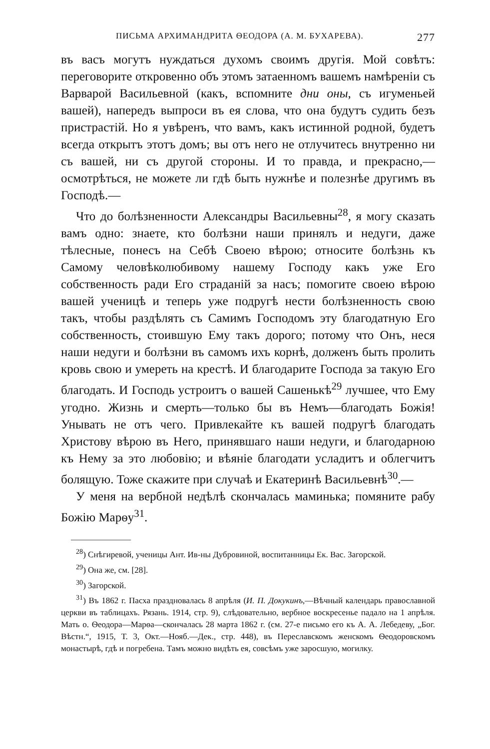ПИСЬМА АРХИМАНДРИТА ѲЕОДОРА (А. М. БУХАРЕВА). 277
въ васъ могутъ нуждаться духомъ своимъ другія. Мой совѣтъ: переговорите откровенно объ этомъ затаенномъ вашемъ намѣреніи съ Варварой Васильевной (какъ, вспомните дни оны, съ игуменьей вашей), напередъ выпроси въ ея слова, что она будутъ судить безъ пристрастій. Но я увѣренъ, что вамъ, какъ истинной родной, будетъ всегда открытъ этотъ домъ; вы отъ него не отлучитесь внутренно ни съ вашей, ни съ другой стороны. И то правда, и прекрасно,—осмотрѣться, не можете ли гдѣ быть нужнѣе и полезнѣе другимъ въ Господѣ.—
Что до болѣзненности Александры Васильевны<sup>28</sup>, я могу сказать вамъ одно: знаете, кто болѣзни наши принялъ и недуги, даже тѣлесные, понесъ на Себѣ Своею вѣрою; относите болѣзнь къ Самому человѣколюбивому нашему Господу какъ уже Его собственность ради Его страданій за насъ; помогите своею вѣрою вашей ученицѣ и теперь уже подругѣ нести болѣзненность свою такъ, чтобы раздѣлять съ Самимъ Господомъ эту благодатную Его собственность, стоившую Ему такъ дорого; потому что Онъ, неся наши недуги и болѣзни въ самомъ ихъ корнѣ, долженъ быть пролить кровь свою и умереть на крестѣ. И благодарите Господа за такую Его благодать. И Господь устроитъ о вашей Сашенькѣ<sup>29</sup> лучшее, что Ему угодно. Жизнь и смерть—только бы въ Немъ—благодать Божія! Унывать не отъ чего. Привлекайте къ вашей подругѣ благодать Христову вѣрою въ Него, принявшаго наши недуги, и благодарною къ Нему за это любовію; и вѣяніе благодати усладитъ и облегчитъ болящую. Тоже скажите при случаѣ и Екатеринѣ Васильевнѣ<sup>30</sup>.—
У меня на вербной недѣлѣ скончалась маминька; помяните рабу Божію Марѳу<sup>31</sup>.
<sup>28</sup>) Снѣгиревой, ученицы Ант. Ив-ны Дубровиной, воспитанницы Ек. Вас. Загорской.
<sup>29</sup>) Она же, см. [28].
<sup>30</sup>) Загорской.
<sup>31</sup>) Въ 1862 г. Пасха праздновалась 8 апрѣля (И. П. Докукинъ,—Вѣчный календарь православной церкви въ таблицахъ. Рязань. 1914, стр. 9), слѣдовательно, вербное воскресенье падало на 1 апрѣля. Мать о. Ѳеодора—Марѳа—скончалась 28 марта 1862 г. (см. 27-е письмо его къ А. А. Лебедеву, „Бог. Вѣстн.“, 1915, Т. 3, Окт.—Нояб.—Дек., стр. 448), въ Переславскомъ женскомъ Ѳеодоровскомъ монастырѣ, гдѣ и погребена. Тамъ можно видѣть ея, совсѣмъ уже заросшую, могилку.